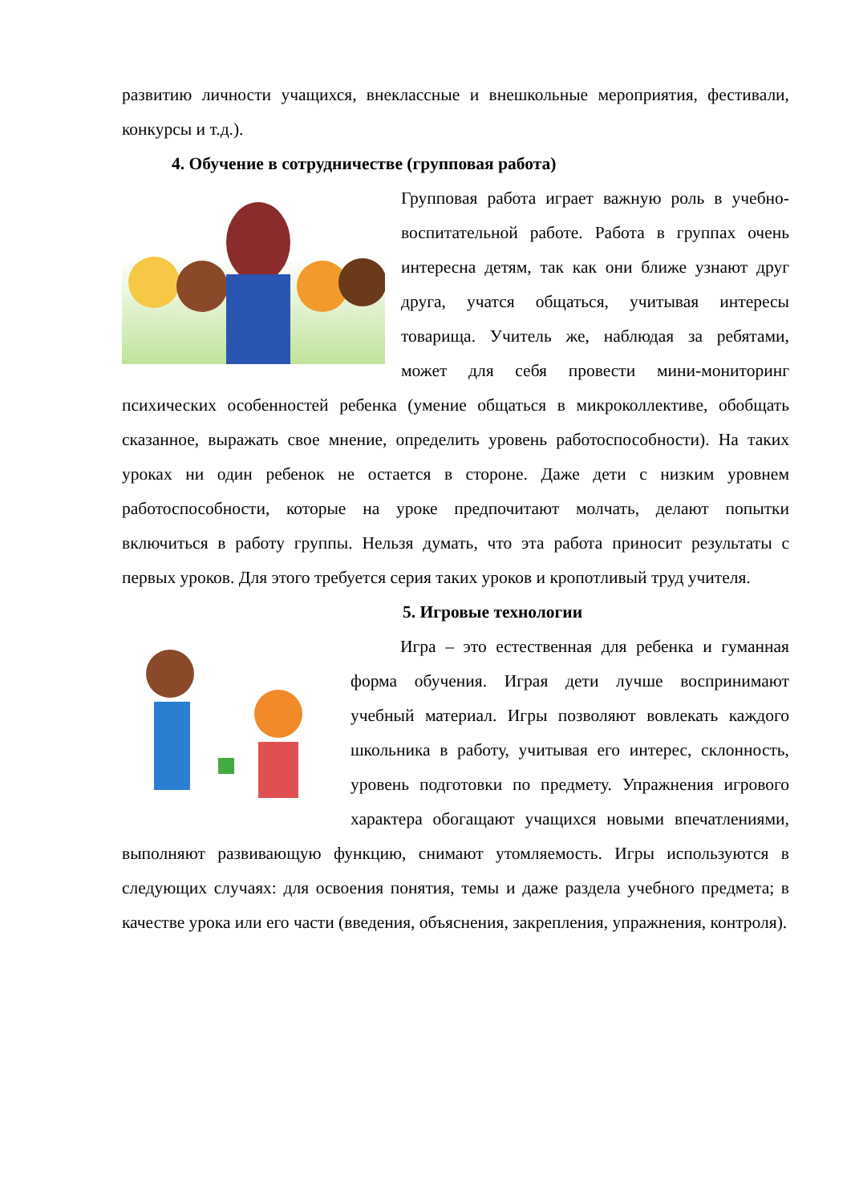развитию личности учащихся, внеклассные и внешкольные мероприятия, фестивали, конкурсы и т.д.).
4. Обучение в сотрудничестве (групповая работа)
Групповая работа играет важную роль в учебно-воспитательной работе. Работа в группах очень интересна детям, так как они ближе узнают друг друга, учатся общаться, учитывая интересы товарища. Учитель же, наблюдая за ребятами, может для себя провести мини-мониторинг психических особенностей ребенка (умение общаться в микроколлективе, обобщать сказанное, выражать свое мнение, определить уровень работоспособности). На таких уроках ни один ребенок не остается в стороне. Даже дети с низким уровнем работоспособности, которые на уроке предпочитают молчать, делают попытки включиться в работу группы. Нельзя думать, что эта работа приносит результаты с первых уроков. Для этого требуется серия таких уроков и кропотливый труд учителя.
5. Игровые технологии
Игра – это естественная для ребенка и гуманная форма обучения. Играя дети лучше воспринимают учебный материал. Игры позволяют вовлекать каждого школьника в работу, учитывая его интерес, склонность, уровень подготовки по предмету. Упражнения игрового характера обогащают учащихся новыми впечатлениями, выполняют развивающую функцию, снимают утомляемость. Игры используются в следующих случаях: для освоения понятия, темы и даже раздела учебного предмета; в качестве урока или его части (введения, объяснения, закрепления, упражнения, контроля).